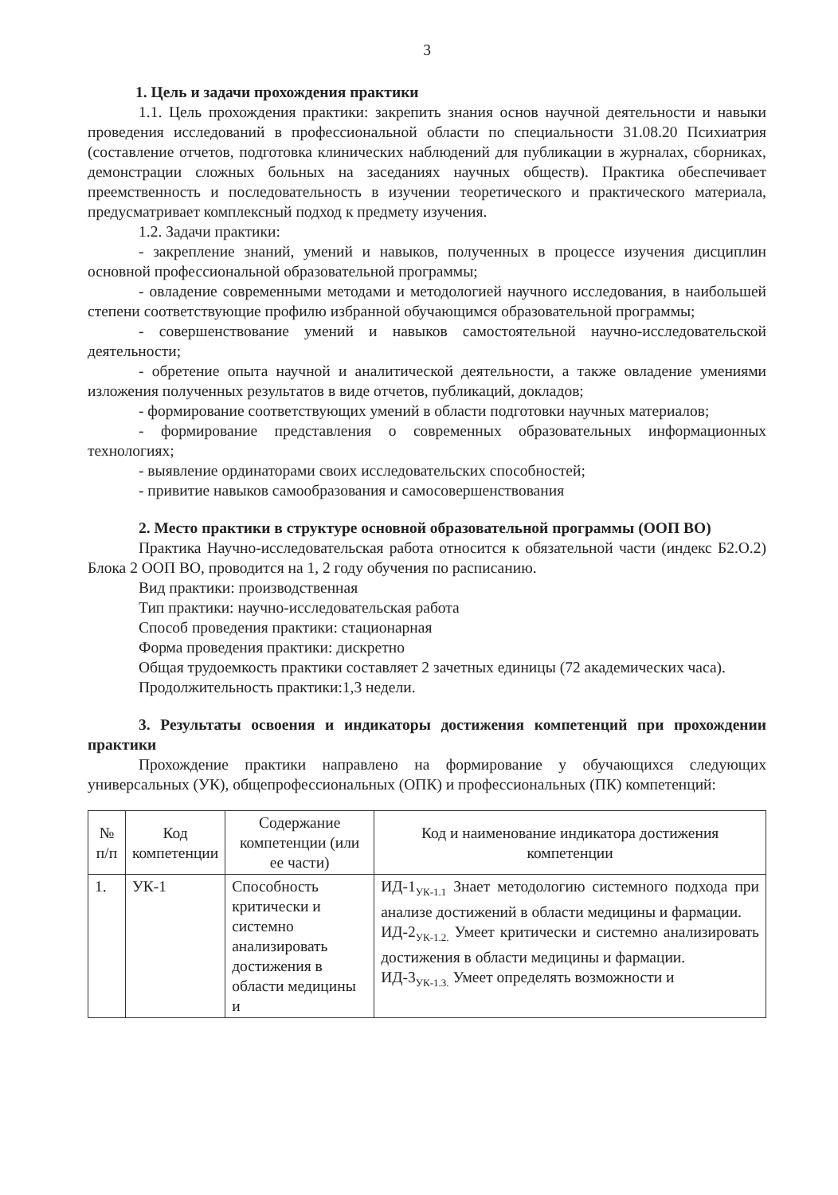3
1. Цель и задачи прохождения практики
1.1. Цель прохождения практики: закрепить знания основ научной деятельности и навыки проведения исследований в профессиональной области по специальности 31.08.20 Психиатрия (составление отчетов, подготовка клинических наблюдений для публикации в журналах, сборниках, демонстрации сложных больных на заседаниях научных обществ). Практика обеспечивает преемственность и последовательность в изучении теоретического и практического материала, предусматривает комплексный подход к предмету изучения.
1.2. Задачи практики:
- закрепление знаний, умений и навыков, полученных в процессе изучения дисциплин основной профессиональной образовательной программы;
- овладение современными методами и методологией научного исследования, в наибольшей степени соответствующие профилю избранной обучающимся образовательной программы;
- совершенствование умений и навыков самостоятельной научно-исследовательской деятельности;
- обретение опыта научной и аналитической деятельности, а также овладение умениями изложения полученных результатов в виде отчетов, публикаций, докладов;
- формирование соответствующих умений в области подготовки научных материалов;
- формирование представления о современных образовательных информационных технологиях;
- выявление ординаторами своих исследовательских способностей;
- привитие навыков самообразования и самосовершенствования
2. Место практики в структуре основной образовательной программы (ООП ВО)
Практика Научно-исследовательская работа относится к обязательной части (индекс Б2.О.2) Блока 2 ООП ВО, проводится на 1, 2 году обучения по расписанию.
Вид практики: производственная
Тип практики: научно-исследовательская работа
Способ проведения практики: стационарная
Форма проведения практики: дискретно
Общая трудоемкость практики составляет 2 зачетных единицы (72 академических часа).
Продолжительность практики:1,3 недели.
3. Результаты освоения и индикаторы достижения компетенций при прохождении практики
Прохождение практики направлено на формирование у обучающихся следующих универсальных (УК), общепрофессиональных (ОПК) и профессиональных (ПК) компетенций:
| № п/п | Код компетенции | Содержание компетенции (или ее части) | Код и наименование индикатора достижения компетенции |
| --- | --- | --- | --- |
| 1. | УК-1 | Способность критически и системно анализировать достижения в области медицины и | ИД-1<sub>УК-1.1</sub> Знает методологию системного подхода при анализе достижений в области медицины и фармации. ИД-2<sub>УК-1.2.</sub> Умеет критически и системно анализировать достижения в области медицины и фармации. ИД-3<sub>УК-1.3.</sub> Умеет определять возможности и |